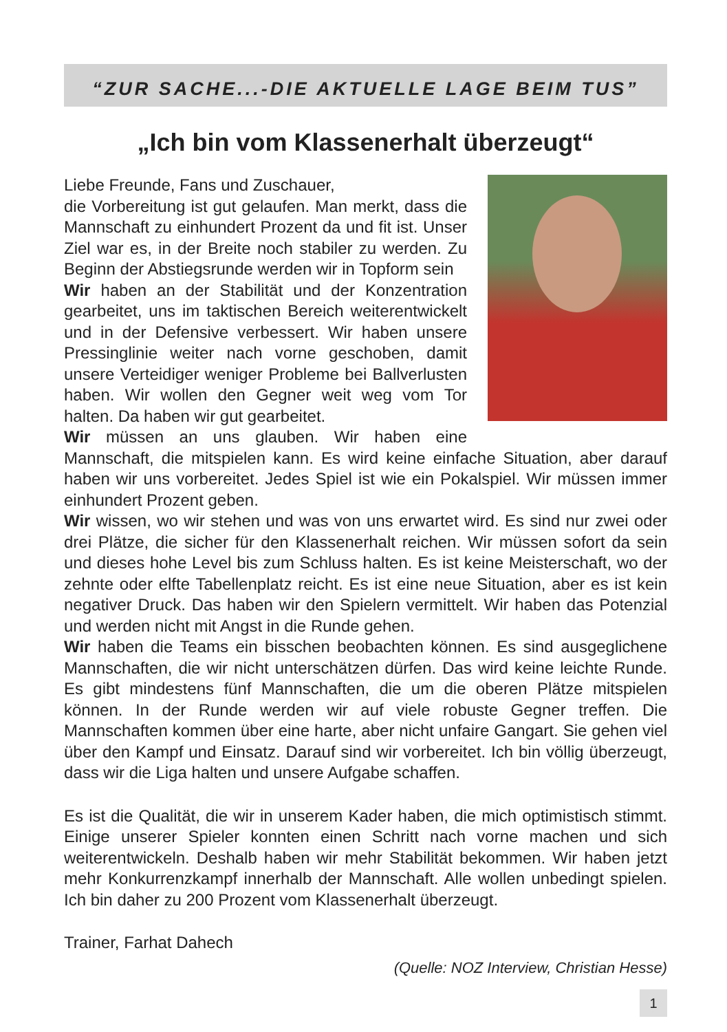“ZUR SACHE...-DIE AKTUELLE LAGE BEIM TUS”
„Ich bin vom Klassenerhalt überzeugt“
Liebe Freunde, Fans und Zuschauer,
die Vorbereitung ist gut gelaufen. Man merkt, dass die Mannschaft zu einhundert Prozent da und fit ist. Unser Ziel war es, in der Breite noch stabiler zu werden. Zu Beginn der Abstiegsrunde werden wir in Topform sein
Wir haben an der Stabilität und der Konzentration gearbeitet, uns im taktischen Bereich weiterentwickelt und in der Defensive verbessert. Wir haben unsere Pressinglinie weiter nach vorne geschoben, damit unsere Verteidiger weniger Probleme bei Ballverlusten haben. Wir wollen den Gegner weit weg vom Tor halten. Da haben wir gut gearbeitet.
Wir müssen an uns glauben. Wir haben eine Mannschaft, die mitspielen kann. Es wird keine einfache Situation, aber darauf haben wir uns vorbereitet. Jedes Spiel ist wie ein Pokalspiel. Wir müssen immer einhundert Prozent geben.
Wir wissen, wo wir stehen und was von uns erwartet wird. Es sind nur zwei oder drei Plätze, die sicher für den Klassenerhalt reichen. Wir müssen sofort da sein und dieses hohe Level bis zum Schluss halten. Es ist keine Meisterschaft, wo der zehnte oder elfte Tabellenplatz reicht. Es ist eine neue Situation, aber es ist kein negativer Druck. Das haben wir den Spielern vermittelt. Wir haben das Potenzial und werden nicht mit Angst in die Runde gehen.
Wir haben die Teams ein bisschen beobachten können. Es sind ausgeglichene Mannschaften, die wir nicht unterschätzen dürfen. Das wird keine leichte Runde. Es gibt mindestens fünf Mannschaften, die um die oberen Plätze mitspielen können. In der Runde werden wir auf viele robuste Gegner treffen. Die Mannschaften kommen über eine harte, aber nicht unfaire Gangart. Sie gehen viel über den Kampf und Einsatz. Darauf sind wir vorbereitet. Ich bin völlig überzeugt, dass wir die Liga halten und unsere Aufgabe schaffen.
Es ist die Qualität, die wir in unserem Kader haben, die mich optimistisch stimmt. Einige unserer Spieler konnten einen Schritt nach vorne machen und sich weiterentwickeln. Deshalb haben wir mehr Stabilität bekommen. Wir haben jetzt mehr Konkurrenzkampf innerhalb der Mannschaft. Alle wollen unbedingt spielen. Ich bin daher zu 200 Prozent vom Klassenerhalt überzeugt.
Trainer, Farhat Dahech
(Quelle: NOZ Interview, Christian Hesse)
1